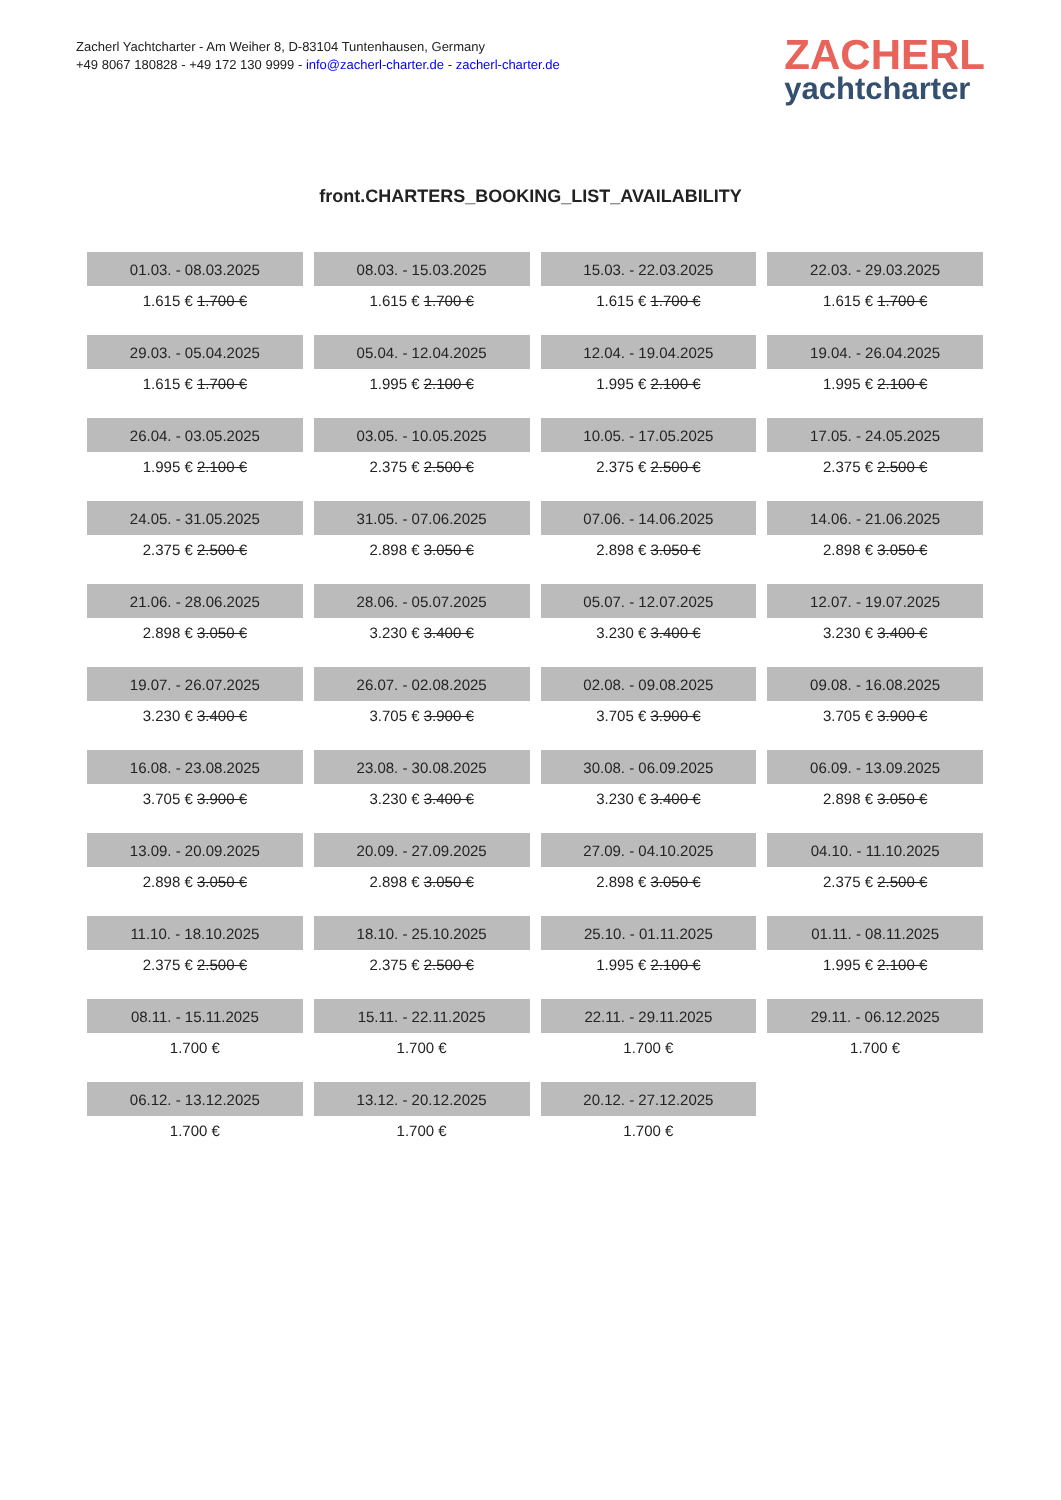Zacherl Yachtcharter - Am Weiher 8, D-83104 Tuntenhausen, Germany
+49 8067 180828 - +49 172 130 9999 - info@zacherl-charter.de - zacherl-charter.de
ZACHERL
yachtcharter
front.CHARTERS_BOOKING_LIST_AVAILABILITY
| 01.03. - 08.03.2025 | 08.03. - 15.03.2025 | 15.03. - 22.03.2025 | 22.03. - 29.03.2025 |
| 1.615 € 1.700 € | 1.615 € 1.700 € | 1.615 € 1.700 € | 1.615 € 1.700 € |
| 29.03. - 05.04.2025 | 05.04. - 12.04.2025 | 12.04. - 19.04.2025 | 19.04. - 26.04.2025 |
| 1.615 € 1.700 € | 1.995 € 2.100 € | 1.995 € 2.100 € | 1.995 € 2.100 € |
| 26.04. - 03.05.2025 | 03.05. - 10.05.2025 | 10.05. - 17.05.2025 | 17.05. - 24.05.2025 |
| 1.995 € 2.100 € | 2.375 € 2.500 € | 2.375 € 2.500 € | 2.375 € 2.500 € |
| 24.05. - 31.05.2025 | 31.05. - 07.06.2025 | 07.06. - 14.06.2025 | 14.06. - 21.06.2025 |
| 2.375 € 2.500 € | 2.898 € 3.050 € | 2.898 € 3.050 € | 2.898 € 3.050 € |
| 21.06. - 28.06.2025 | 28.06. - 05.07.2025 | 05.07. - 12.07.2025 | 12.07. - 19.07.2025 |
| 2.898 € 3.050 € | 3.230 € 3.400 € | 3.230 € 3.400 € | 3.230 € 3.400 € |
| 19.07. - 26.07.2025 | 26.07. - 02.08.2025 | 02.08. - 09.08.2025 | 09.08. - 16.08.2025 |
| 3.230 € 3.400 € | 3.705 € 3.900 € | 3.705 € 3.900 € | 3.705 € 3.900 € |
| 16.08. - 23.08.2025 | 23.08. - 30.08.2025 | 30.08. - 06.09.2025 | 06.09. - 13.09.2025 |
| 3.705 € 3.900 € | 3.230 € 3.400 € | 3.230 € 3.400 € | 2.898 € 3.050 € |
| 13.09. - 20.09.2025 | 20.09. - 27.09.2025 | 27.09. - 04.10.2025 | 04.10. - 11.10.2025 |
| 2.898 € 3.050 € | 2.898 € 3.050 € | 2.898 € 3.050 € | 2.375 € 2.500 € |
| 11.10. - 18.10.2025 | 18.10. - 25.10.2025 | 25.10. - 01.11.2025 | 01.11. - 08.11.2025 |
| 2.375 € 2.500 € | 2.375 € 2.500 € | 1.995 € 2.100 € | 1.995 € 2.100 € |
| 08.11. - 15.11.2025 | 15.11. - 22.11.2025 | 22.11. - 29.11.2025 | 29.11. - 06.12.2025 |
| 1.700 € | 1.700 € | 1.700 € | 1.700 € |
| 06.12. - 13.12.2025 | 13.12. - 20.12.2025 | 20.12. - 27.12.2025 | |
| 1.700 € | 1.700 € | 1.700 € | |